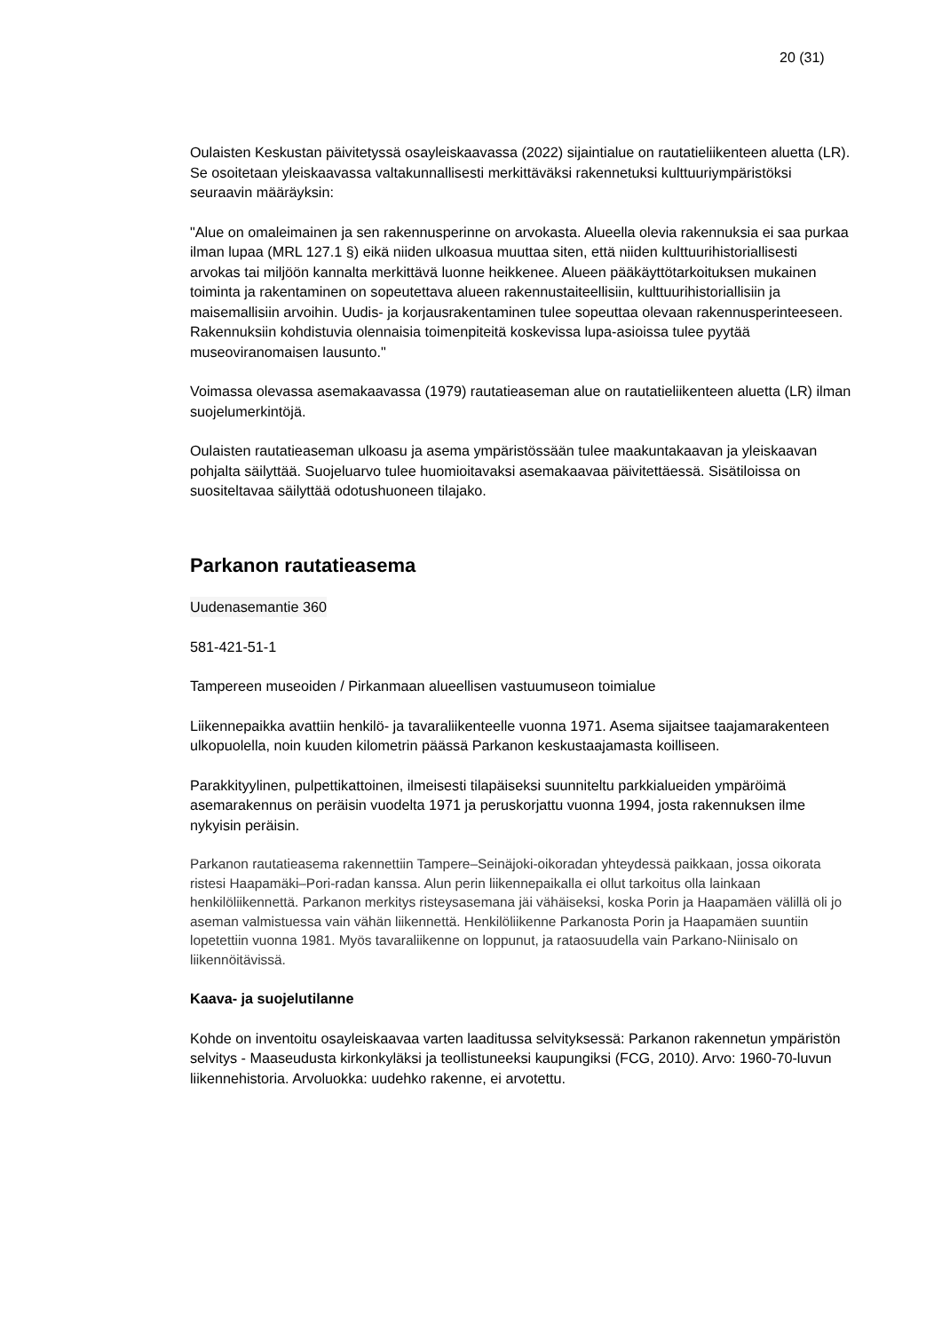20 (31)
Oulaisten Keskustan päivitetyssä osayleiskaavassa (2022) sijaintialue on rautatieliikenteen aluetta (LR). Se osoitetaan yleiskaavassa valtakunnallisesti merkittäväksi rakennetuksi kulttuuriympäristöksi seuraavin määräyksin:
"Alue on omaleimainen ja sen rakennusperinne on arvokasta. Alueella olevia rakennuksia ei saa purkaa ilman lupaa (MRL 127.1 §) eikä niiden ulkoasua muuttaa siten, että niiden kulttuurihistoriallisesti arvokas tai miljöön kannalta merkittävä luonne heikkenee. Alueen pääkäyttötarkoituksen mukainen toiminta ja rakentaminen on sopeutettava alueen rakennustaiteellisiin, kulttuurihistoriallisiin ja maisemallisiin arvoihin. Uudis- ja korjausrakentaminen tulee sopeuttaa olevaan rakennusperinteeseen. Rakennuksiin kohdistuvia olennaisia toimenpiteitä koskevissa lupa-asioissa tulee pyytää museoviranomaisen lausunto."
Voimassa olevassa asemakaavassa (1979) rautatieaseman alue on rautatieliikenteen aluetta (LR) ilman suojelumerkintöjä.
Oulaisten rautatieaseman ulkoasu ja asema ympäristössään tulee maakuntakaavan ja yleiskaavan pohjalta säilyttää. Suojeluarvo tulee huomioitavaksi asemakaavaa päivitettäessä. Sisätiloissa on suositeltavaa säilyttää odotushuoneen tilajako.
Parkanon rautatieasema
Uudenasemantie 360
581-421-51-1
Tampereen museoiden / Pirkanmaan alueellisen vastuumuseon toimialue
Liikennepaikka avattiin henkilö- ja tavaraliikenteelle vuonna 1971. Asema sijaitsee taajamarakenteen ulkopuolella, noin kuuden kilometrin päässä Parkanon keskustaajamasta koilliseen.
Parakkityylinen, pulpettikattoinen, ilmeisesti tilapäiseksi suunniteltu parkkialueiden ympäröimä asemarakennus on peräisin vuodelta 1971 ja peruskorjattu vuonna 1994, josta rakennuksen ilme nykyisin peräisin.
Parkanon rautatieasema rakennettiin Tampere–Seinäjoki-oikoradan yhteydessä paikkaan, jossa oikorata ristesi Haapamäki–Pori-radan kanssa. Alun perin liikennepaikalla ei ollut tarkoitus olla lainkaan henkilöliikennettä. Parkanon merkitys risteysasemana jäi vähäiseksi, koska Porin ja Haapamäen välillä oli jo aseman valmistuessa vain vähän liikennettä. Henkilöliikenne Parkanosta Porin ja Haapamäen suuntiin lopetettiin vuonna 1981. Myös tavaraliikenne on loppunut, ja rataosuudella vain Parkano-Niinisalo on liikennöitävissä.
Kaava- ja suojelutilanne
Kohde on inventoitu osayleiskaavaa varten laaditussa selvityksessä: Parkanon rakennetun ympäristön selvitys - Maaseudusta kirkonkyläksi ja teollistuneeksi kaupungiksi (FCG, 2010). Arvo: 1960-70-luvun liikennehistoria. Arvoluokka: uudehko rakenne, ei arvotettu.